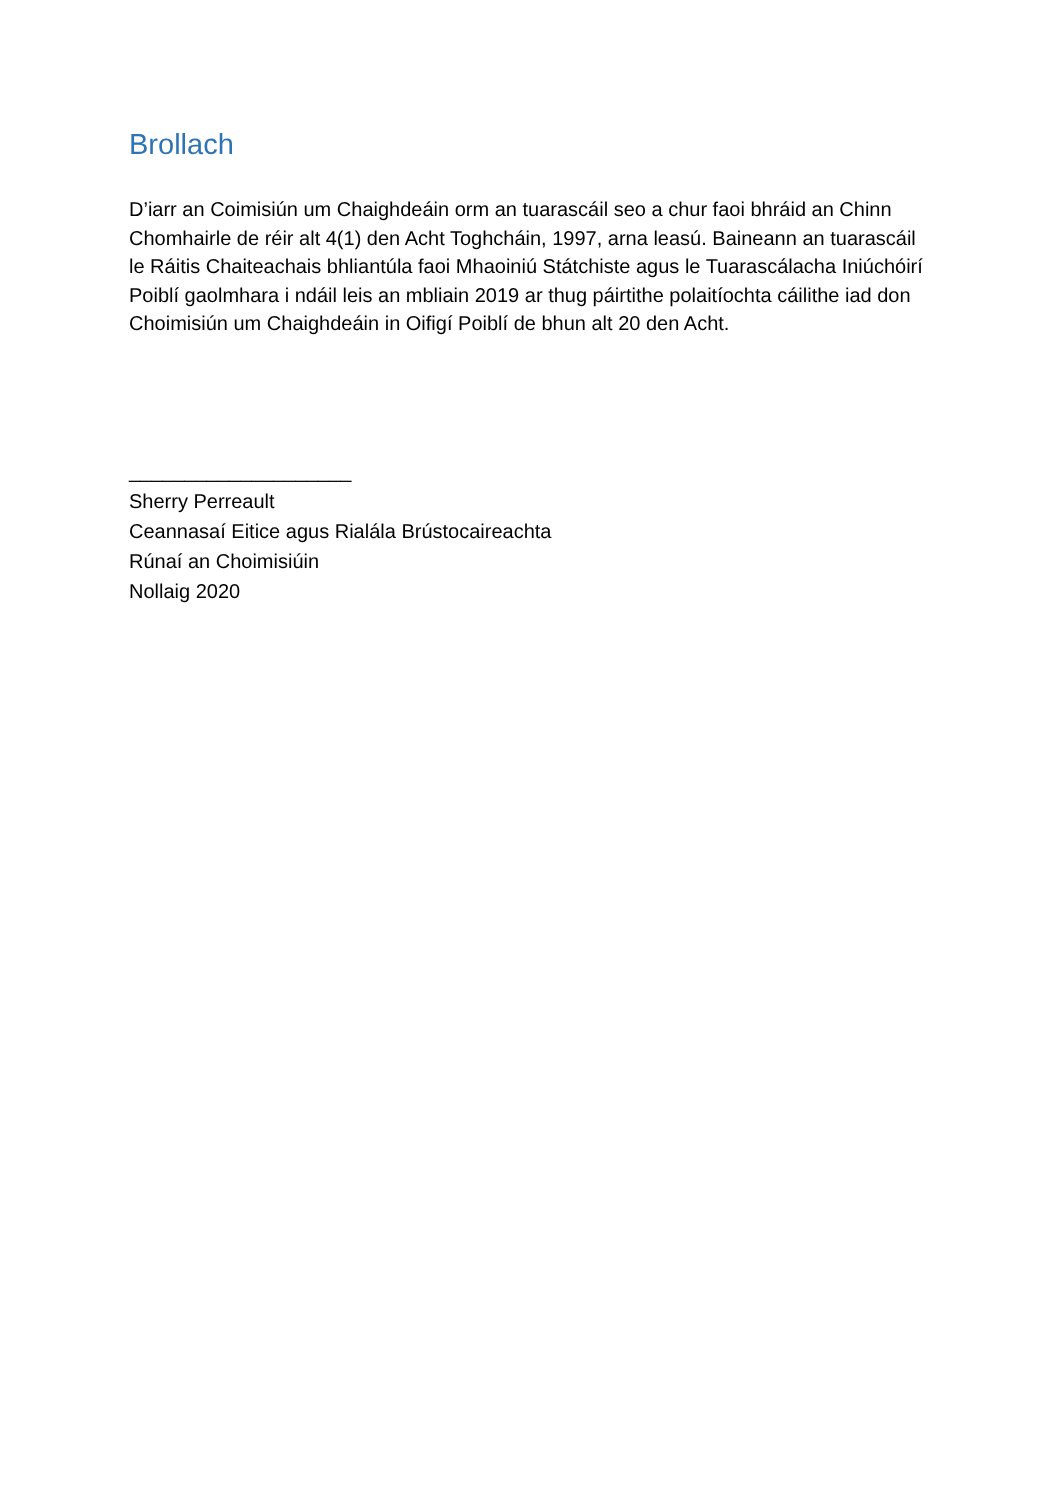Brollach
D’iarr an Coimisiún um Chaighdeáin orm an tuarascáil seo a chur faoi bhráid an Chinn Chomhairle de réir alt 4(1) den Acht Toghcháin, 1997, arna leasú. Baineann an tuarascáil le Ráitis Chaiteachais bhliantúla faoi Mhaoiniú Státchiste agus le Tuarascálacha Iniúchóirí Poiblí gaolmhara i ndáil leis an mbliain 2019 ar thug páirtithe polaitíochta cáilithe iad don Choimisiún um Chaighdeáin in Oifigí Poiblí de bhun alt 20 den Acht.
____________________
Sherry Perreault
Ceannasaí Eitice agus Rialála Brústocaireachta
Rúnaí an Choimisiúin
Nollaig 2020